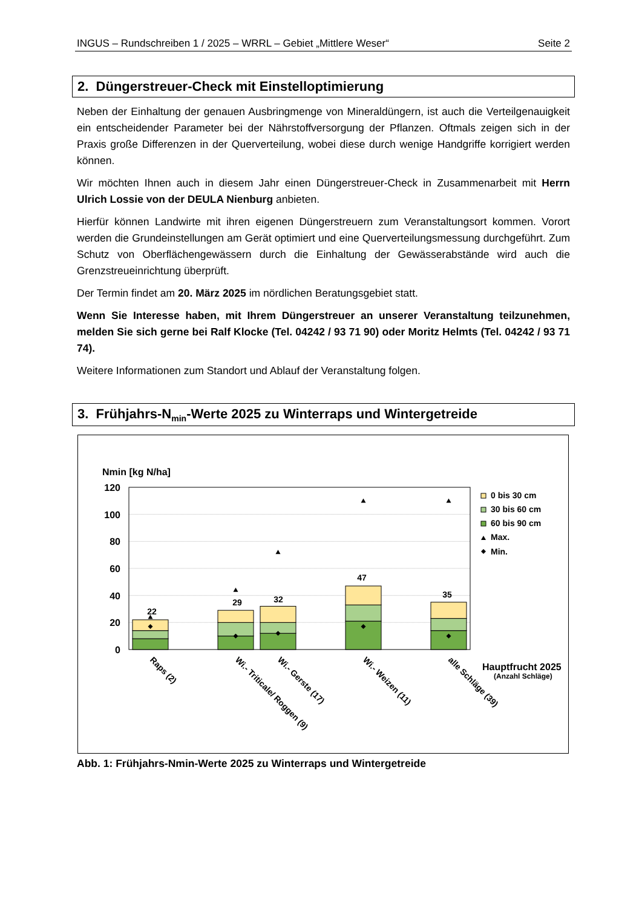INGUS – Rundschreiben 1 / 2025 – WRRL – Gebiet „Mittlere Weser“Seite 2
2. Düngerstreuer-Check mit Einstelloptimierung
Neben der Einhaltung der genauen Ausbringmenge von Mineraldüngern, ist auch die Verteil­genauigkeit ein entscheidender Parameter bei der Nährstoffversorgung der Pflanzen. Oftmals zeigen sich in der Praxis große Differenzen in der Querverteilung, wobei diese durch wenige Handgriffe korrigiert werden können.
Wir möchten Ihnen auch in diesem Jahr einen Düngerstreuer-Check in Zusammenarbeit mit Herrn Ulrich Lossie von der DEULA Nienburg anbieten.
Hierfür können Landwirte mit ihren eigenen Düngerstreuern zum Veranstaltungsort kommen. Vorort werden die Grundeinstellungen am Gerät optimiert und eine Querverteilungsmessung durchgeführt. Zum Schutz von Oberflächengewässern durch die Einhaltung der Gewässer­abstände wird auch die Grenzstreueinrichtung überprüft.
Der Termin findet am 20. März 2025 im nördlichen Beratungsgebiet statt.
Wenn Sie Interesse haben, mit Ihrem Düngerstreuer an unserer Veranstaltung teil­zunehmen, melden Sie sich gerne bei Ralf Klocke (Tel. 04242 / 93 71 90) oder Moritz Helmts (Tel. 04242 / 93 71 74).
Weitere Informationen zum Standort und Ablauf der Veranstaltung folgen.
3. Frühjahrs-N<sub>min</sub>-Werte 2025 zu Winterraps und Wintergetreide
Nmin [kg N/ha]
120
100
80
60
40
20
0
22
29
32
47
35
Raps (2)
Wi.- Triticale/ Roggen (9)
Wi.- Gerste (17)
Wi.- Weizen (11)
alle Schläge (39)
Hauptfrucht 2025
(Anzahl Schläge)
0 bis 30 cm
30 bis 60 cm
60 bis 90 cm
Max.
Min.
Abb. 1: Frühjahrs-Nmin-Werte 2025 zu Winterraps und Wintergetreide